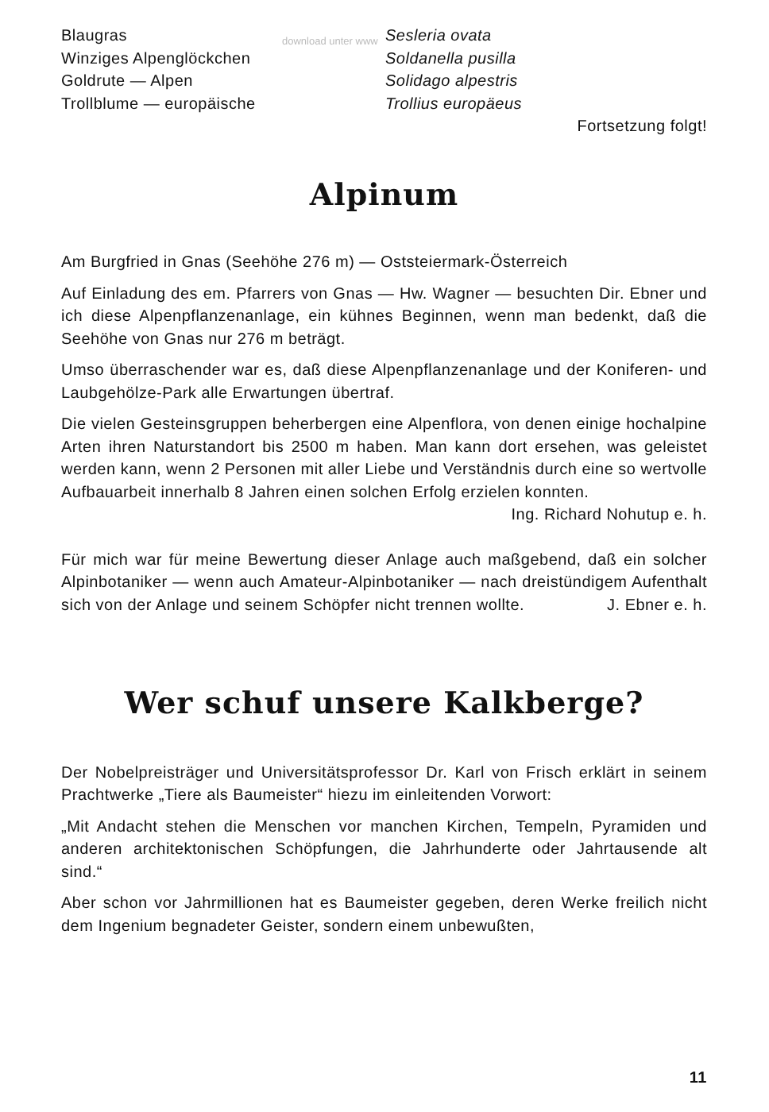download unter www
| Blaugras | Sesleria ovata |
| Winziges Alpenglöckchen | Soldanella pusilla |
| Goldrute — Alpen | Solidago alpestris |
| Trollblume — europäische | Trollius europäeus |
Fortsetzung folgt!
Alpinum
Am Burgfried in Gnas (Seehöhe 276 m) — Oststeiermark-Österreich
Auf Einladung des em. Pfarrers von Gnas — Hw. Wagner — besuchten Dir. Ebner und ich diese Alpenpflanzenanlage, ein kühnes Beginnen, wenn man bedenkt, daß die Seehöhe von Gnas nur 276 m beträgt.
Umso überraschender war es, daß diese Alpenpflanzenanlage und der Koniferen- und Laubgehölze-Park alle Erwartungen übertraf.
Die vielen Gesteinsgruppen beherbergen eine Alpenflora, von denen einige hochalpine Arten ihren Naturstandort bis 2500 m haben. Man kann dort ersehen, was geleistet werden kann, wenn 2 Personen mit aller Liebe und Verständnis durch eine so wertvolle Aufbauarbeit innerhalb 8 Jahren einen solchen Erfolg erzielen konnten.
Ing. Richard Nohutup e. h.
Für mich war für meine Bewertung dieser Anlage auch maßgebend, daß ein solcher Alpinbotaniker — wenn auch Amateur-Alpinbotaniker — nach dreistündigem Aufenthalt sich von der Anlage und seinem Schöpfer nicht trennen wollte. J. Ebner e. h.
Wer schuf unsere Kalkberge?
Der Nobelpreisträger und Universitätsprofessor Dr. Karl von Frisch erklärt in seinem Prachtwerke „Tiere als Baumeister“ hiezu im einleitenden Vorwort:
„Mit Andacht stehen die Menschen vor manchen Kirchen, Tempeln, Pyramiden und anderen architektonischen Schöpfungen, die Jahrhunderte oder Jahrtausende alt sind.“
Aber schon vor Jahrmillionen hat es Baumeister gegeben, deren Werke freilich nicht dem Ingenium begnadeter Geister, sondern einem unbewußten,
11